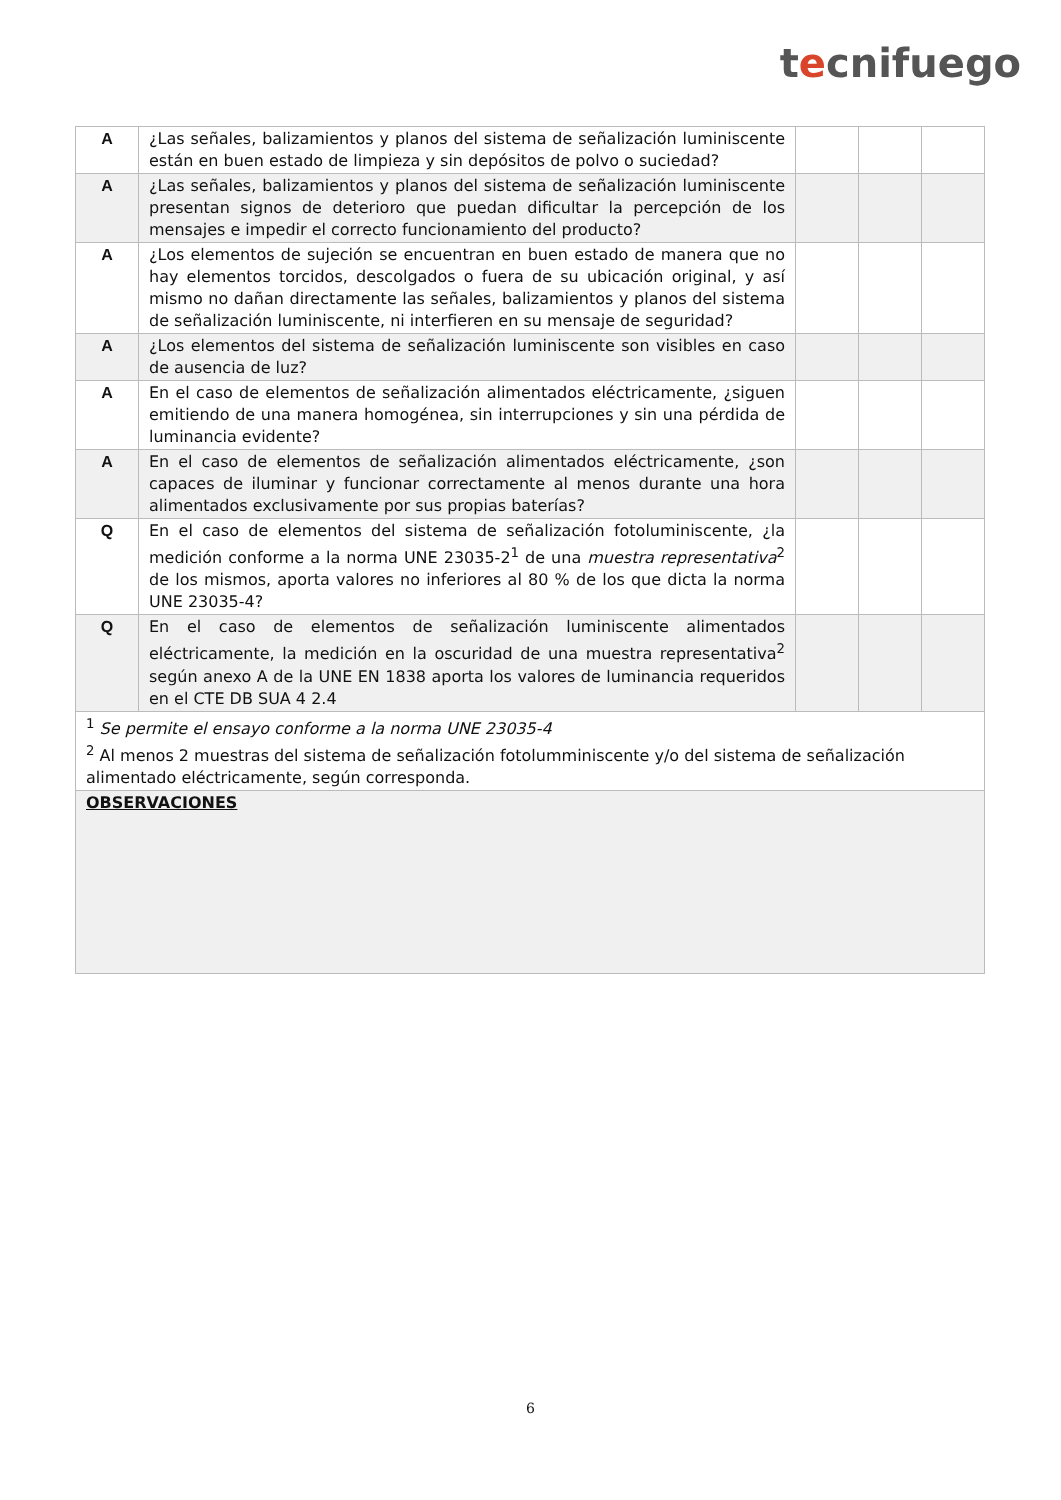tecnifuego
| A | ¿Las señales, balizamientos y planos del sistema de señalización luminiscente están en buen estado de limpieza y sin depósitos de polvo o suciedad? | | | |
| A | ¿Las señales, balizamientos y planos del sistema de señalización luminiscente presentan signos de deterioro que puedan dificultar la percepción de los mensajes e impedir el correcto funcionamiento del producto? | | | |
| A | ¿Los elementos de sujeción se encuentran en buen estado de manera que no hay elementos torcidos, descolgados o fuera de su ubicación original, y así mismo no dañan directamente las señales, balizamientos y planos del sistema de señalización luminiscente, ni interfieren en su mensaje de seguridad? | | | |
| A | ¿Los elementos del sistema de señalización luminiscente son visibles en caso de ausencia de luz? | | | |
| A | En el caso de elementos de señalización alimentados eléctricamente, ¿siguen emitiendo de una manera homogénea, sin interrupciones y sin una pérdida de luminancia evidente? | | | |
| A | En el caso de elementos de señalización alimentados eléctricamente, ¿son capaces de iluminar y funcionar correctamente al menos durante una hora alimentados exclusivamente por sus propias baterías? | | | |
| Q | En el caso de elementos del sistema de señalización fotoluminiscente, ¿la medición conforme a la norma UNE 23035-2<sup>1</sup> de una muestra representativa<sup>2</sup> de los mismos, aporta valores no inferiores al 80 % de los que dicta la norma UNE 23035-4? | | | |
| Q | En el caso de elementos de señalización luminiscente alimentados eléctricamente, la medición en la oscuridad de una muestra representativa<sup>2</sup> según anexo A de la UNE EN 1838 aporta los valores de luminancia requeridos en el CTE DB SUA 4 2.4 | | | |
| <sup>1</sup> Se permite el ensayo conforme a la norma UNE 23035-4 <sup>2</sup> Al menos 2 muestras del sistema de señalización fotolumminiscente y/o del sistema de señalización alimentado eléctricamente, según corresponda. | | | | |
| OBSERVACIONES | | | | |
6